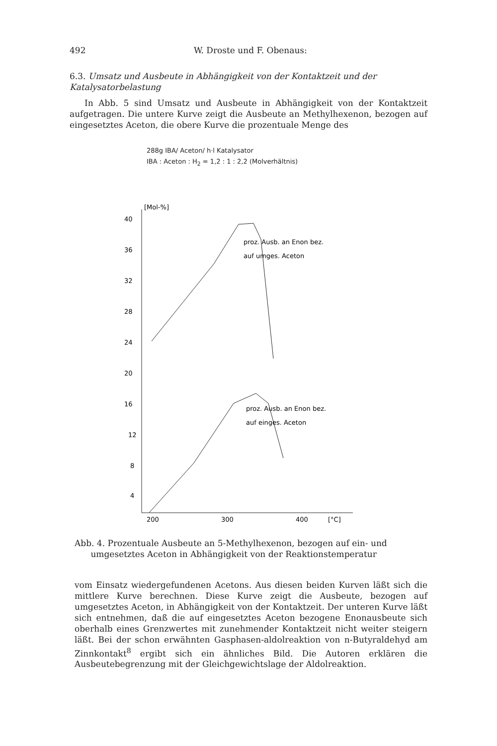492 W. Droste und F. Obenaus:
6.3. Umsatz und Ausbeute in Abhängigkeit von der Kontaktzeit und der Katalysatorbelastung
In Abb. 5 sind Umsatz und Ausbeute in Abhängigkeit von der Kontaktzeit aufgetragen. Die untere Kurve zeigt die Ausbeute an Methylhexenon, bezogen auf eingesetztes Aceton, die obere Kurve die prozentuale Menge des
288g IBA/ Aceton/ h·l Katalysator
IBA : Aceton : H<sub>2</sub> = 1,2 : 1 : 2,2 (Molverhältnis)
[Mol-%]
40
36
32
28
24
20
16
12
8
4
200
300
400
[°C]
proz. Ausb. an Enon bez.
auf umges. Aceton
proz. Ausb. an Enon bez.
auf einges. Aceton
Abb. 4. Prozentuale Ausbeute an 5-Methylhexenon, bezogen auf ein- und
umgesetztes Aceton in Abhängigkeit von der Reaktionstemperatur
vom Einsatz wiedergefundenen Acetons. Aus diesen beiden Kurven läßt sich die mittlere Kurve berechnen. Diese Kurve zeigt die Ausbeute, bezogen auf umgesetztes Aceton, in Abhängigkeit von der Kontaktzeit. Der unteren Kurve läßt sich entnehmen, daß die auf eingesetztes Aceton bezogene Enonausbeute sich oberhalb eines Grenzwertes mit zunehmender Kontaktzeit nicht weiter steigern läßt. Bei der schon erwähnten Gasphasen-aldolreaktion von n-Butyraldehyd am Zinnkontakt<sup>8</sup> ergibt sich ein ähnliches Bild. Die Autoren erklären die Ausbeutebegrenzung mit der Gleichgewichtslage der Aldolreaktion.